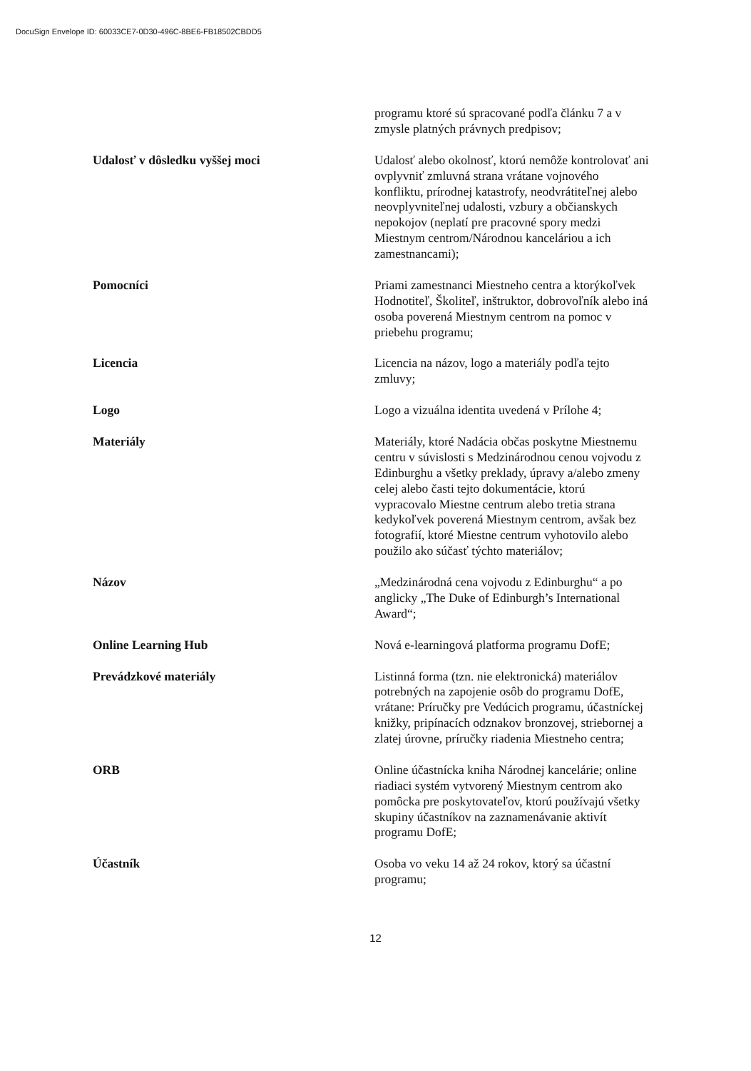DocuSign Envelope ID: 60033CE7-0D30-496C-8BE6-FB18502CBDD5
| | programu ktoré sú spracované podľa článku 7 a v zmysle platných právnych predpisov; |
| Udalosť v dôsledku vyššej moci | Udalosť alebo okolnosť, ktorú nemôže kontrolovať ani ovplyvniť zmluvná strana vrátane vojnového konfliktu, prírodnej katastrofy, neodvrátiteľnej alebo neovplyvniteľnej udalosti, vzbury a občianskych nepokojov (neplatí pre pracovné spory medzi Miestnym centrom/Národnou kanceláriou a ich zamestnancami); |
| Pomocníci | Priami zamestnanci Miestneho centra a ktorýkoľvek Hodnotiteľ, Školiteľ, inštruktor, dobrovoľník alebo iná osoba poverená Miestnym centrom na pomoc v priebehu programu; |
| Licencia | Licencia na názov, logo a materiály podľa tejto zmluvy; |
| Logo | Logo a vizuálna identita uvedená v Prílohe 4; |
| Materiály | Materiály, ktoré Nadácia občas poskytne Miestnemu centru v súvislosti s Medzinárodnou cenou vojvodu z Edinburghu a všetky preklady, úpravy a/alebo zmeny celej alebo časti tejto dokumentácie, ktorú vypracovalo Miestne centrum alebo tretia strana kedykoľvek poverená Miestnym centrom, avšak bez fotografií, ktoré Miestne centrum vyhotovilo alebo použilo ako súčasť týchto materiálov; |
| Názov | „Medzinárodná cena vojvodu z Edinburghu“ a po anglicky „The Duke of Edinburgh’s International Award“; |
| Online Learning Hub | Nová e-learningová platforma programu DofE; |
| Prevádzkové materiály | Listinná forma (tzn. nie elektronická) materiálov potrebných na zapojenie osôb do programu DofE, vrátane: Príručky pre Vedúcich programu, účastníckej knižky, pripínacích odznakov bronzovej, striebornej a zlatej úrovne, príručky riadenia Miestneho centra; |
| ORB | Online účastnícka kniha Národnej kancelárie; online riadiaci systém vytvorený Miestnym centrom ako pomôcka pre poskytovateľov, ktorú používajú všetky skupiny účastníkov na zaznamenávanie aktivít programu DofE; |
| Účastník | Osoba vo veku 14 až 24 rokov, ktorý sa účastní programu; |
12